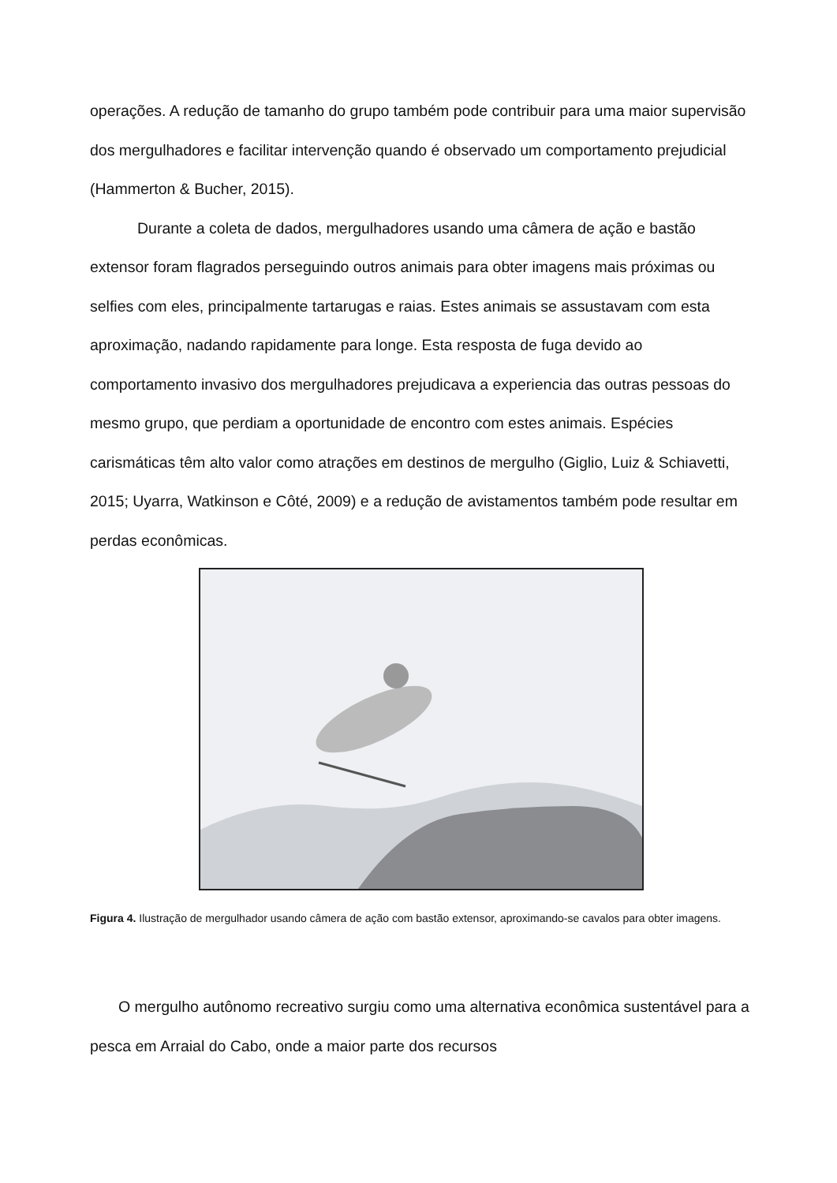operações. A redução de tamanho do grupo também pode contribuir para uma maior supervisão dos mergulhadores e facilitar intervenção quando é observado um comportamento prejudicial (Hammerton & Bucher, 2015).
Durante a coleta de dados, mergulhadores usando uma câmera de ação e bastão extensor foram flagrados perseguindo outros animais para obter imagens mais próximas ou selfies com eles, principalmente tartarugas e raias. Estes animais se assustavam com esta aproximação, nadando rapidamente para longe. Esta resposta de fuga devido ao comportamento invasivo dos mergulhadores prejudicava a experiencia das outras pessoas do mesmo grupo, que perdiam a oportunidade de encontro com estes animais. Espécies carismáticas têm alto valor como atrações em destinos de mergulho (Giglio, Luiz & Schiavetti, 2015; Uyarra, Watkinson e Côté, 2009) e a redução de avistamentos também pode resultar em perdas econômicas.
Figura 4. Ilustração de mergulhador usando câmera de ação com bastão extensor, aproximando-se cavalos para obter imagens.
O mergulho autônomo recreativo surgiu como uma alternativa econômica sustentável para a pesca em Arraial do Cabo, onde a maior parte dos recursos